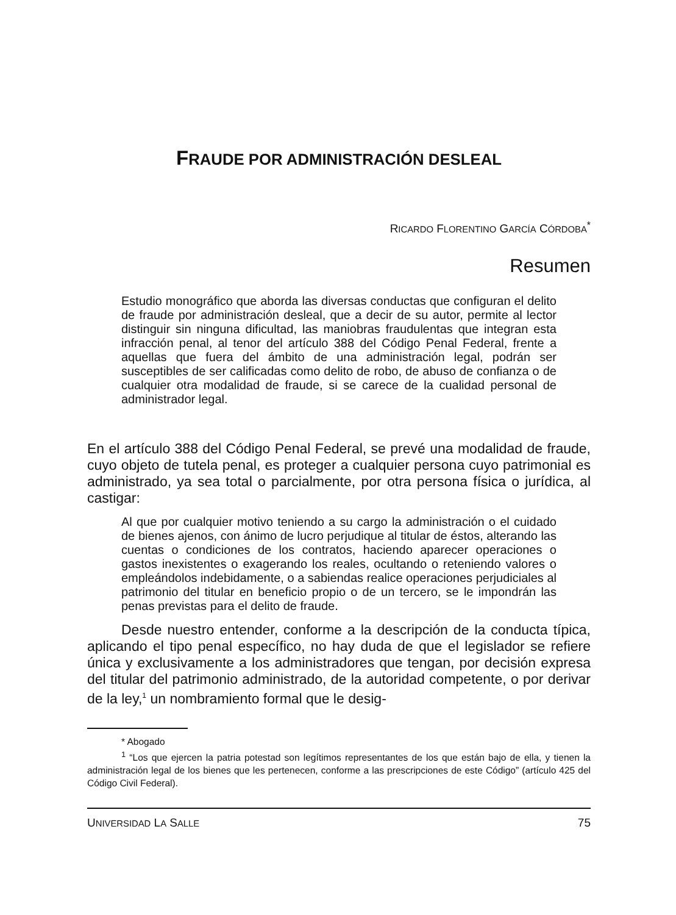FRAUDE POR ADMINISTRACIÓN DESLEAL
RICARDO FLORENTINO GARCÍA CÓRDOBA<sup>*</sup>
Resumen
Estudio monográfico que aborda las diversas conductas que configuran el delito de fraude por administración desleal, que a decir de su autor, permite al lector distinguir sin ninguna dificultad, las maniobras fraudulentas que integran esta infracción penal, al tenor del artículo 388 del Código Penal Federal, frente a aquellas que fuera del ámbito de una administración legal, podrán ser susceptibles de ser calificadas como delito de robo, de abuso de confianza o de cualquier otra modalidad de fraude, si se carece de la cualidad personal de administrador legal.
En el artículo 388 del Código Penal Federal, se prevé una modalidad de fraude, cuyo objeto de tutela penal, es proteger a cualquier persona cuyo patrimonial es administrado, ya sea total o parcialmente, por otra persona física o jurídica, al castigar:
Al que por cualquier motivo teniendo a su cargo la administración o el cuidado de bienes ajenos, con ánimo de lucro perjudique al titular de éstos, alterando las cuentas o condiciones de los contratos, haciendo aparecer operaciones o gastos inexistentes o exagerando los reales, ocultando o reteniendo valores o empleándolos indebidamente, o a sabiendas realice operaciones perjudiciales al patrimonio del titular en beneficio propio o de un tercero, se le impondrán las penas previstas para el delito de fraude.
Desde nuestro entender, conforme a la descripción de la conducta típica, aplicando el tipo penal específico, no hay duda de que el legislador se refiere única y exclusivamente a los administradores que tengan, por decisión expresa del titular del patrimonio administrado, de la autoridad competente, o por derivar de la ley,<sup>1</sup> un nombramiento formal que le desig-
* Abogado
<sup>1</sup> “Los que ejercen la patria potestad son legítimos representantes de los que están bajo de ella, y tienen la administración legal de los bienes que les pertenecen, conforme a las prescripciones de este Código” (artículo 425 del Código Civil Federal).
UNIVERSIDAD LA SALLE 75